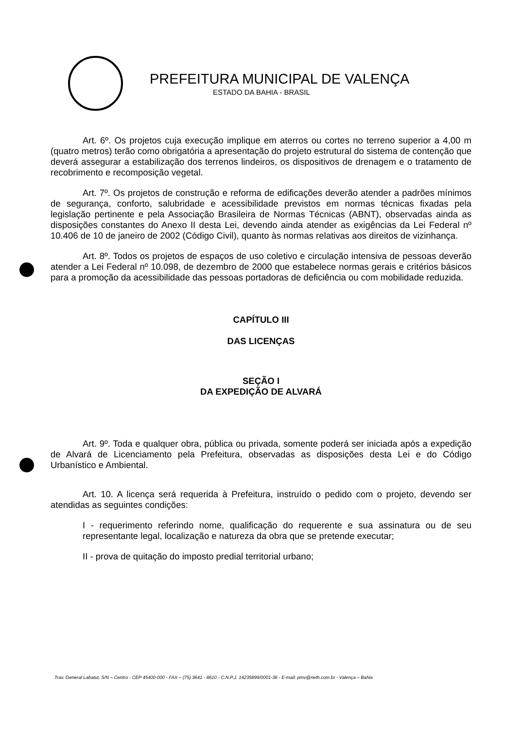PREFEITURA MUNICIPAL DE VALENÇA
ESTADO DA BAHIA - BRASIL
Art. 6º. Os projetos cuja execução implique em aterros ou cortes no terreno superior a 4,00 m (quatro metros) terão como obrigatória a apresentação do projeto estrutural do sistema de contenção que deverá assegurar a estabilização dos terrenos lindeiros, os dispositivos de drenagem e o tratamento de recobrimento e recomposição vegetal.
Art. 7º. Os projetos de construção e reforma de edificações deverão atender a padrões mínimos de segurança, conforto, salubridade e acessibilidade previstos em normas técnicas fixadas pela legislação pertinente e pela Associação Brasileira de Normas Técnicas (ABNT), observadas ainda as disposições constantes do Anexo II desta Lei, devendo ainda atender as exigências da Lei Federal nº 10.406 de 10 de janeiro de 2002 (Código Civil), quanto às normas relativas aos direitos de vizinhança.
Art. 8º. Todos os projetos de espaços de uso coletivo e circulação intensiva de pessoas deverão atender a Lei Federal nº 10.098, de dezembro de 2000 que estabelece normas gerais e critérios básicos para a promoção da acessibilidade das pessoas portadoras de deficiência ou com mobilidade reduzida.
CAPÍTULO III
DAS LICENÇAS
SEÇÃO I
DA EXPEDIÇÃO DE ALVARÁ
Art. 9º. Toda e qualquer obra, pública ou privada, somente poderá ser iniciada após a expedição de Alvará de Licenciamento pela Prefeitura, observadas as disposições desta Lei e do Código Urbanístico e Ambiental.
Art. 10. A licença será requerida à Prefeitura, instruído o pedido com o projeto, devendo ser atendidas as seguintes condições:
I - requerimento referindo nome, qualificação do requerente e sua assinatura ou de seu representante legal, localização e natureza da obra que se pretende executar;
II - prova de quitação do imposto predial territorial urbano;
Trav. General Labatut, S/N – Centro - CEP 45400-000 - FAX – (75) 3641 - 8610 - C.N.P.J. 14235899/0001-36 - E-mail: pmv@neth.com.br - Valença – Bahia